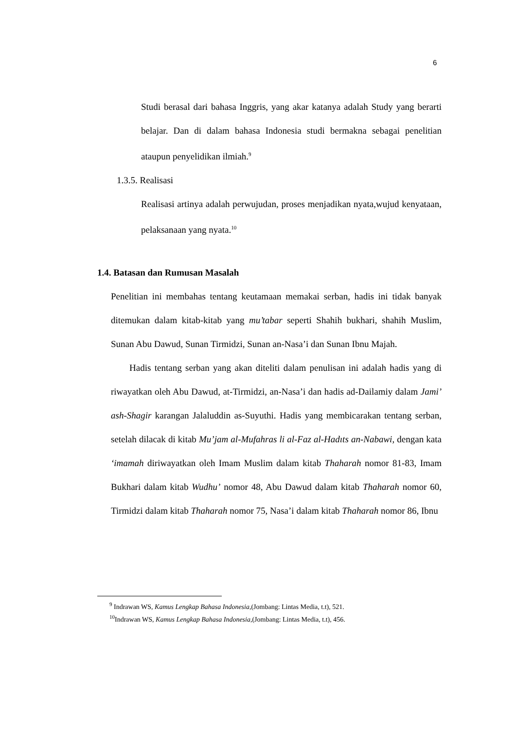6
Studi berasal dari bahasa Inggris, yang akar katanya adalah Study yang berarti belajar. Dan di dalam bahasa Indonesia studi bermakna sebagai penelitian ataupun penyelidikan ilmiah.<sup>9</sup>
1.3.5. Realisasi
Realisasi artinya adalah perwujudan, proses menjadikan nyata,wujud kenyataan, pelaksanaan yang nyata.<sup>10</sup>
1.4. Batasan dan Rumusan Masalah
Penelitian ini membahas tentang keutamaan memakai serban, hadis ini tidak banyak ditemukan dalam kitab-kitab yang mu’tabar seperti Shahih bukhari, shahih Muslim, Sunan Abu Dawud, Sunan Tirmidzi, Sunan an-Nasa’i dan Sunan Ibnu Majah.
Hadis tentang serban yang akan diteliti dalam penulisan ini adalah hadis yang di riwayatkan oleh Abu Dawud, at-Tirmidzi, an-Nasa’i dan hadis ad-Dailamiy dalam Jami’ ash-Shagir karangan Jalaluddin as-Suyuthi. Hadis yang membicarakan tentang serban, setelah dilacak di kitab Mu’jam al-Mufahras li al-Faz al-Hadıts an-Nabawi, dengan kata ‘imamah diriwayatkan oleh Imam Muslim dalam kitab Thaharah nomor 81-83, Imam Bukhari dalam kitab Wudhu’ nomor 48, Abu Dawud dalam kitab Thaharah nomor 60, Tirmidzi dalam kitab Thaharah nomor 75, Nasa’i dalam kitab Thaharah nomor 86, Ibnu
<sup>9</sup> Indrawan WS, Kamus Lengkap Bahasa Indonesia,(Jombang: Lintas Media, t.t), 521.
<sup>10</sup> Indrawan WS, Kamus Lengkap Bahasa Indonesia,(Jombang: Lintas Media, t.t), 456.